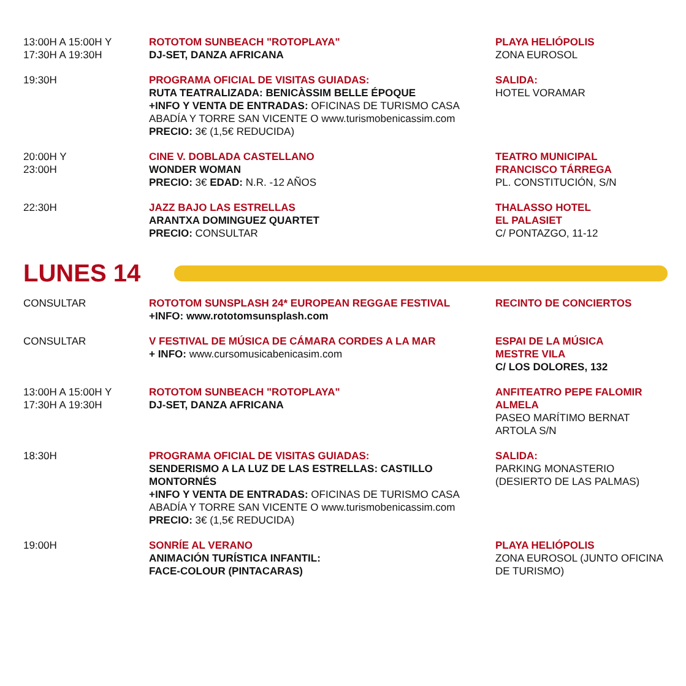| 13:00H A 15:00H Y 17:30H A 19:30H | ROTOTOM SUNBEACH "ROTOPLAYA" DJ-SET, DANZA AFRICANA | PLAYA HELIÓPOLIS ZONA EUROSOL |
| 19:30H | PROGRAMA OFICIAL DE VISITAS GUIADAS: RUTA TEATRALIZADA: BENICÀSSIM BELLE ÉPOQUE +INFO Y VENTA DE ENTRADAS: OFICINAS DE TURISMO CASA ABADÍA Y TORRE SAN VICENTE O www.turismobenicassim.com PRECIO: 3€ (1,5€ REDUCIDA) | SALIDA: HOTEL VORAMAR |
| 20:00H Y 23:00H | CINE V. DOBLADA CASTELLANO WONDER WOMAN PRECIO: 3€ EDAD: N.R. -12 AÑOS | TEATRO MUNICIPAL FRANCISCO TÁRREGA PL. CONSTITUCIÓN, S/N |
| 22:30H | JAZZ BAJO LAS ESTRELLAS ARANTXA DOMINGUEZ QUARTET PRECIO: CONSULTAR | THALASSO HOTEL EL PALASIET C/ PONTAZGO, 11-12 |
LUNES 14
| CONSULTAR | ROTOTOM SUNSPLASH 24* EUROPEAN REGGAE FESTIVAL +INFO: www.rototomsunsplash.com | RECINTO DE CONCIERTOS |
| CONSULTAR | V FESTIVAL DE MÚSICA DE CÁMARA CORDES A LA MAR + INFO: www.cursomusicabenicasim.com | ESPAI DE LA MÚSICA MESTRE VILA C/ LOS DOLORES, 132 |
| 13:00H A 15:00H Y 17:30H A 19:30H | ROTOTOM SUNBEACH "ROTOPLAYA" DJ-SET, DANZA AFRICANA | ANFITEATRO PEPE FALOMIR ALMELA PASEO MARÍTIMO BERNAT ARTOLA S/N |
| 18:30H | PROGRAMA OFICIAL DE VISITAS GUIADAS: SENDERISMO A LA LUZ DE LAS ESTRELLAS: CASTILLO MONTORNÉS +INFO Y VENTA DE ENTRADAS: OFICINAS DE TURISMO CASA ABADÍA Y TORRE SAN VICENTE O www.turismobenicassim.com PRECIO: 3€ (1,5€ REDUCIDA) | SALIDA: PARKING MONASTERIO (DESIERTO DE LAS PALMAS) |
| 19:00H | SONRÍE AL VERANO ANIMACIÓN TURÍSTICA INFANTIL: FACE-COLOUR (PINTACARAS) | PLAYA HELIÓPOLIS ZONA EUROSOL (JUNTO OFICINA DE TURISMO) |